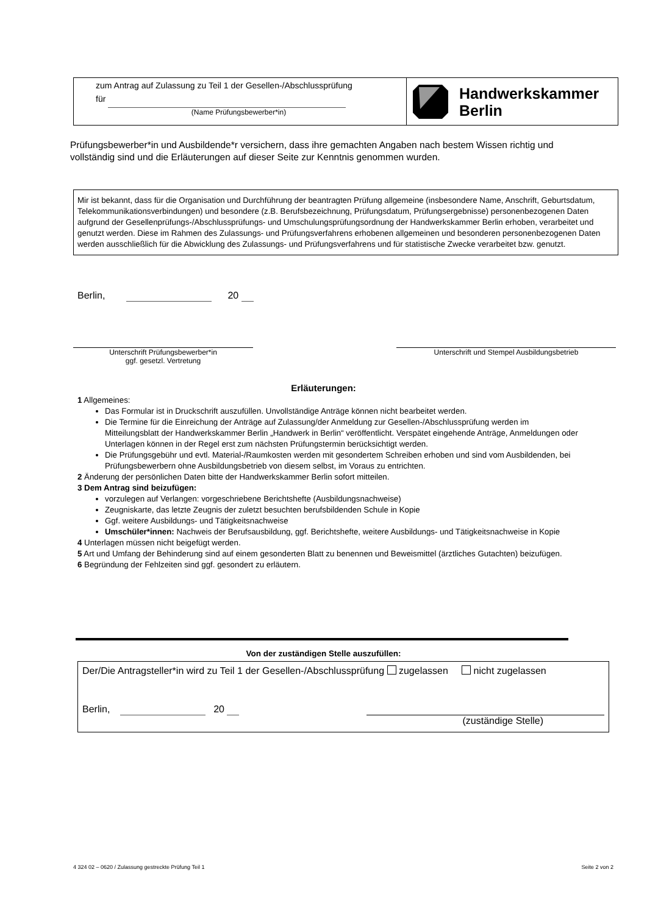zum Antrag auf Zulassung zu Teil 1 der Gesellen-/Abschlussprüfung
für
(Name Prüfungsbewerber*in)
Handwerkskammer
Berlin
Prüfungsbewerber*in und Ausbildende*r versichern, dass ihre gemachten Angaben nach bestem Wissen richtig und vollständig sind und die Erläuterungen auf dieser Seite zur Kenntnis genommen wurden.
Mir ist bekannt, dass für die Organisation und Durchführung der beantragten Prüfung allgemeine (insbesondere Name, Anschrift, Geburtsdatum, Telekommunikationsverbindungen) und besondere (z.B. Berufsbezeichnung, Prüfungsdatum, Prüfungsergebnisse) personenbezogenen Daten aufgrund der Gesellenprüfungs-/Abschlussprüfungs- und Umschulungsprüfungsordnung der Handwerkskammer Berlin erhoben, verarbeitet und genutzt werden. Diese im Rahmen des Zulassungs- und Prüfungsverfahrens erhobenen allgemeinen und besonderen personenbezogenen Daten werden ausschließlich für die Abwicklung des Zulassungs- und Prüfungsverfahrens und für statistische Zwecke verarbeitet bzw. genutzt.
Berlin, 20
Unterschrift Prüfungsbewerber*in
ggf. gesetzl. Vertretung
Unterschrift und Stempel Ausbildungsbetrieb
Erläuterungen:
1 Allgemeines:
Das Formular ist in Druckschrift auszufüllen. Unvollständige Anträge können nicht bearbeitet werden.
Die Termine für die Einreichung der Anträge auf Zulassung/der Anmeldung zur Gesellen-/Abschlussprüfung werden im Mitteilungsblatt der Handwerkskammer Berlin „Handwerk in Berlin“ veröffentlicht. Verspätet eingehende Anträge, Anmeldungen oder Unterlagen können in der Regel erst zum nächsten Prüfungstermin berücksichtigt werden.
Die Prüfungsgebühr und evtl. Material-/Raumkosten werden mit gesondertem Schreiben erhoben und sind vom Ausbildenden, bei Prüfungsbewerbern ohne Ausbildungsbetrieb von diesem selbst, im Voraus zu entrichten.
2 Änderung der persönlichen Daten bitte der Handwerkskammer Berlin sofort mitteilen.
3 Dem Antrag sind beizufügen:
vorzulegen auf Verlangen: vorgeschriebene Berichtshefte (Ausbildungsnachweise)
Zeugniskarte, das letzte Zeugnis der zuletzt besuchten berufsbildenden Schule in Kopie
Ggf. weitere Ausbildungs- und Tätigkeitsnachweise
Umschüler*innen: Nachweis der Berufsausbildung, ggf. Berichtshefte, weitere Ausbildungs- und Tätigkeitsnachweise in Kopie
4 Unterlagen müssen nicht beigefügt werden.
5 Art und Umfang der Behinderung sind auf einem gesonderten Blatt zu benennen und Beweismittel (ärztliches Gutachten) beizufügen.
6 Begründung der Fehlzeiten sind ggf. gesondert zu erläutern.
Von der zuständigen Stelle auszufüllen:
Der/Die Antragsteller*in wird zu Teil 1 der Gesellen-/Abschlussprüfung zugelassen nicht zugelassen
Berlin, 20 (zuständige Stelle)
4 324 02 – 0620 / Zulassung gestreckte Prüfung Teil 1
Seite 2 von 2